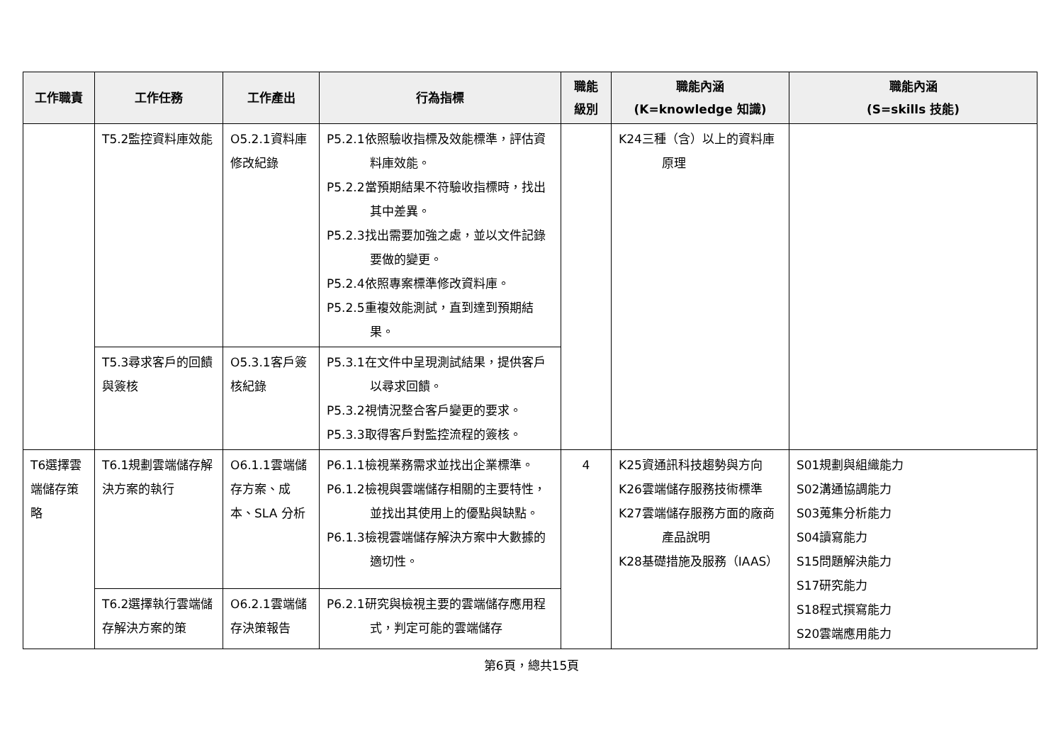| 工作職責 | 工作任務 | 工作產出 | 行為指標 | 職能 級別 | 職能內涵 (K=knowledge 知識) | 職能內涵 (S=skills 技能) |
| --- | --- | --- | --- | --- | --- | --- |
| | T5.2監控資料庫效能 | O5.2.1資料庫修改紀錄 | P5.2.1依照驗收指標及效能標準，評估資料庫效能。 P5.2.2當預期結果不符驗收指標時，找出其中差異。 P5.2.3找出需要加強之處，並以文件記錄要做的變更。 P5.2.4依照專案標準修改資料庫。 P5.2.5重複效能測試，直到達到預期結果。 | | K24三種（含）以上的資料庫原理 | |
| | T5.3尋求客戶的回饋與簽核 | O5.3.1客戶簽核紀錄 | P5.3.1在文件中呈現測試結果，提供客戶以尋求回饋。 P5.3.2視情況整合客戶變更的要求。 P5.3.3取得客戶對監控流程的簽核。 | | | |
| T6選擇雲端儲存策略 | T6.1規劃雲端儲存解決方案的執行 | O6.1.1雲端儲存方案、成本、SLA 分析 | P6.1.1檢視業務需求並找出企業標準。 P6.1.2檢視與雲端儲存相關的主要特性，並找出其使用上的優點與缺點。 P6.1.3檢視雲端儲存解決方案中大數據的適切性。 | 4 | K25資通訊科技趨勢與方向 K26雲端儲存服務技術標準 K27雲端儲存服務方面的廠商產品說明 K28基礎措施及服務（IAAS） | S01規劃與組織能力 S02溝通協調能力 S03蒐集分析能力 S04讀寫能力 S15問題解決能力 S17研究能力 S18程式撰寫能力 S20雲端應用能力 |
| | T6.2選擇執行雲端儲存解決方案的策 | O6.2.1雲端儲存決策報告 | P6.2.1研究與檢視主要的雲端儲存應用程式，判定可能的雲端儲存 | | | |
第6頁，總共15頁